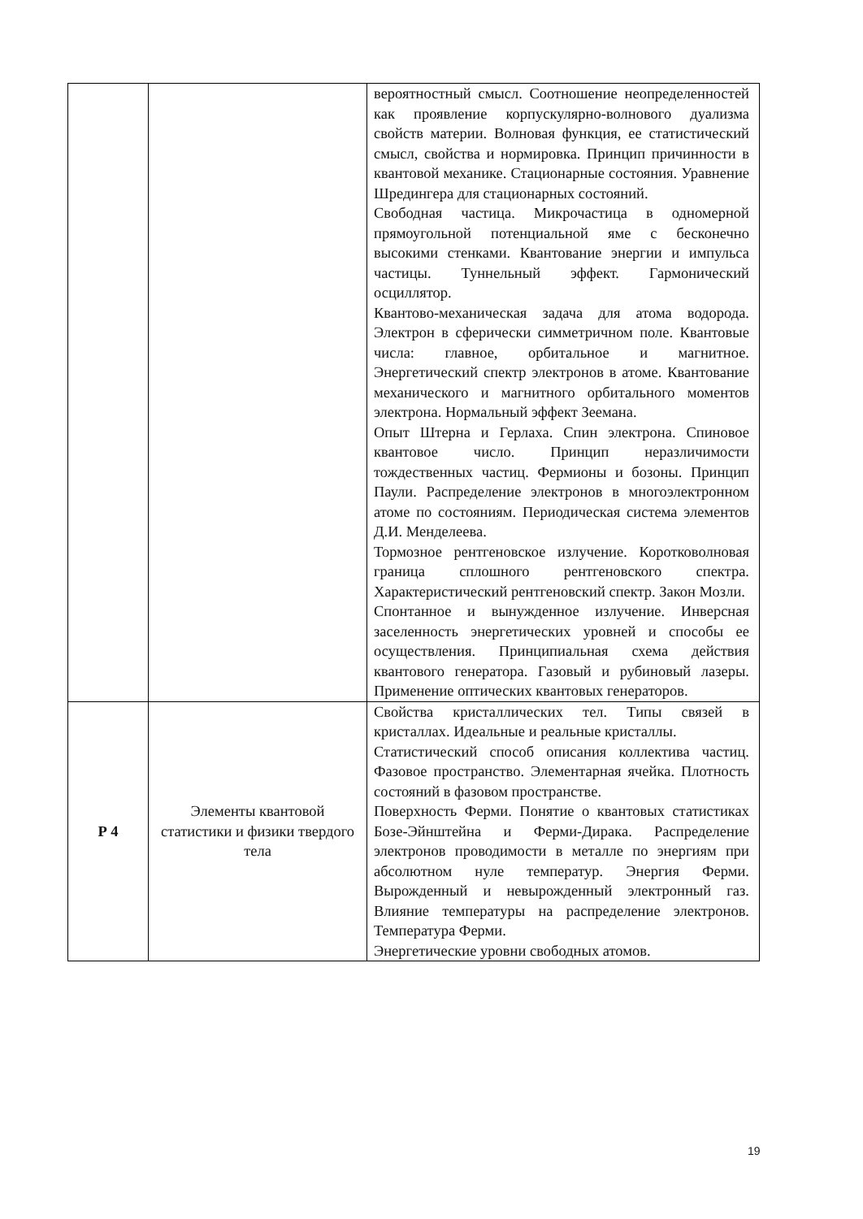| | | вероятностный смысл. Соотношение неопределенностей как проявление корпускулярно-волнового дуализма свойств материи. Волновая функция, ее статистический смысл, свойства и нормировка. Принцип причинности в квантовой механике. Стационарные состояния. Уравнение Шредингера для стационарных состояний. Свободная частица. Микрочастица в одномерной прямоугольной потенциальной яме с бесконечно высокими стенками. Квантование энергии и импульса частицы. Туннельный эффект. Гармонический осциллятор. Квантово-механическая задача для атома водорода. Электрон в сферически симметричном поле. Квантовые числа: главное, орбитальное и магнитное. Энергетический спектр электронов в атоме. Квантование механического и магнитного орбитального моментов электрона. Нормальный эффект Зеемана. Опыт Штерна и Герлаха. Спин электрона. Спиновое квантовое число. Принцип неразличимости тождественных частиц. Фермионы и бозоны. Принцип Паули. Распределение электронов в многоэлектронном атоме по состояниям. Периодическая система элементов Д.И. Менделеева. Тормозное рентгеновское излучение. Коротковолновая граница сплошного рентгеновского спектра. Характеристический рентгеновский спектр. Закон Мозли. Спонтанное и вынужденное излучение. Инверсная заселенность энергетических уровней и способы ее осуществления. Принципиальная схема действия квантового генератора. Газовый и рубиновый лазеры. Применение оптических квантовых генераторов. |
| Р 4 | Элементы квантовой статистики и физики твердого тела | Свойства кристаллических тел. Типы связей в кристаллах. Идеальные и реальные кристаллы. Статистический способ описания коллектива частиц. Фазовое пространство. Элементарная ячейка. Плотность состояний в фазовом пространстве. Поверхность Ферми. Понятие о квантовых статистиках Бозе-Эйнштейна и Ферми-Дирака. Распределение электронов проводимости в металле по энергиям при абсолютном нуле температур. Энергия Ферми. Вырожденный и невырожденный электронный газ. Влияние температуры на распределение электронов. Температура Ферми. Энергетические уровни свободных атомов. |
19